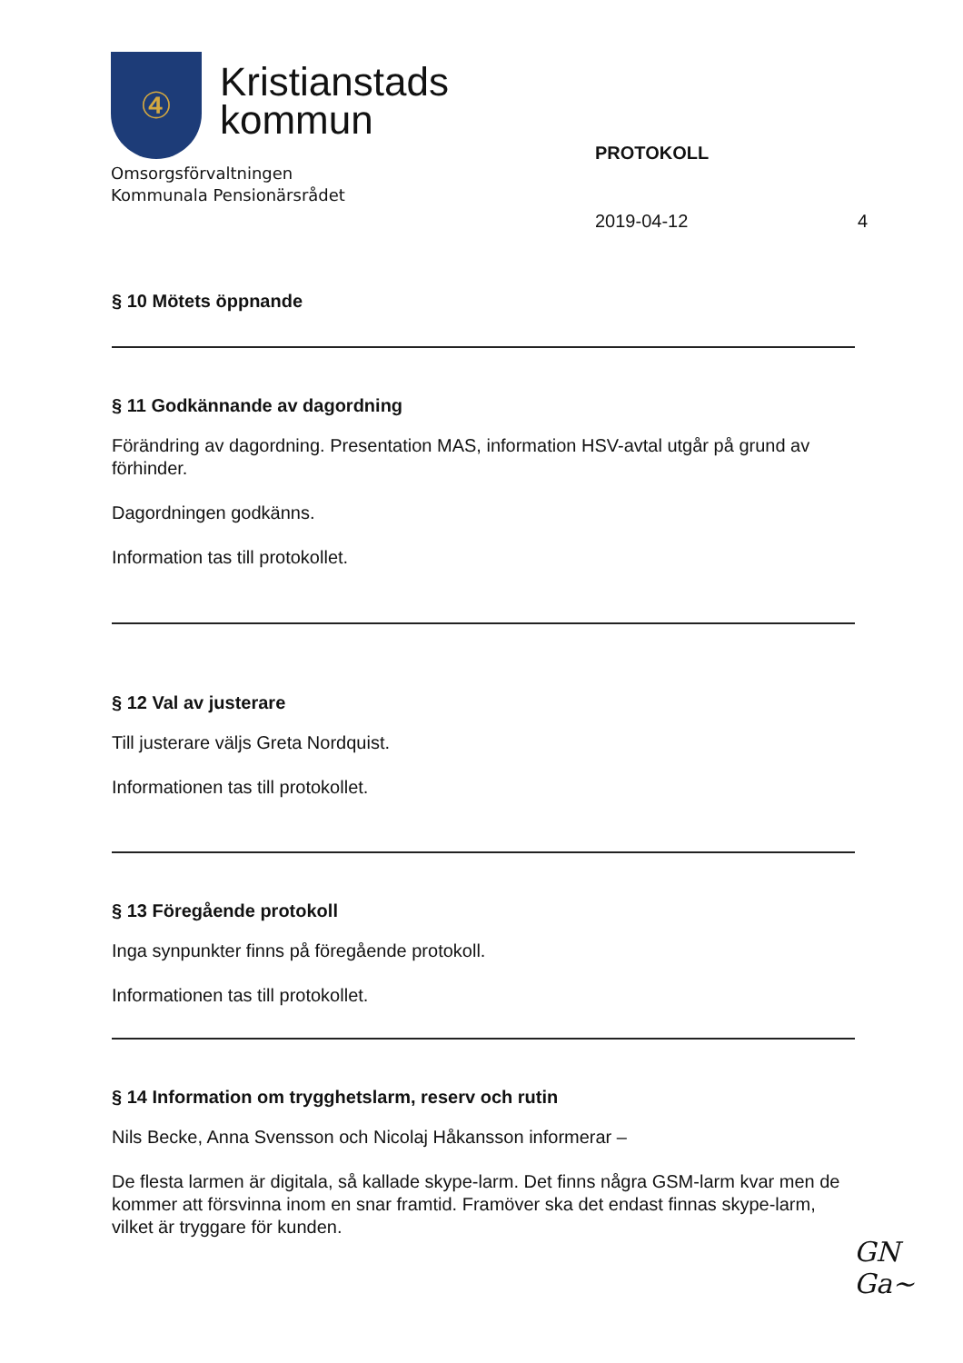④
Kristianstads
kommun
Omsorgsförvaltningen
Kommunala Pensionärsrådet
PROTOKOLL
2019-04-12 4
§ 10 Mötets öppnande
§ 11 Godkännande av dagordning
Förändring av dagordning. Presentation MAS, information HSV-avtal utgår på grund av förhinder.
Dagordningen godkänns.
Information tas till protokollet.
§ 12 Val av justerare
Till justerare väljs Greta Nordquist.
Informationen tas till protokollet.
§ 13 Föregående protokoll
Inga synpunkter finns på föregående protokoll.
Informationen tas till protokollet.
§ 14 Information om trygghetslarm, reserv och rutin
Nils Becke, Anna Svensson och Nicolaj Håkansson informerar –
De flesta larmen är digitala, så kallade skype-larm. Det finns några GSM-larm kvar men de kommer att försvinna inom en snar framtid. Framöver ska det endast finnas skype-larm, vilket är tryggare för kunden.
GN
Ga~